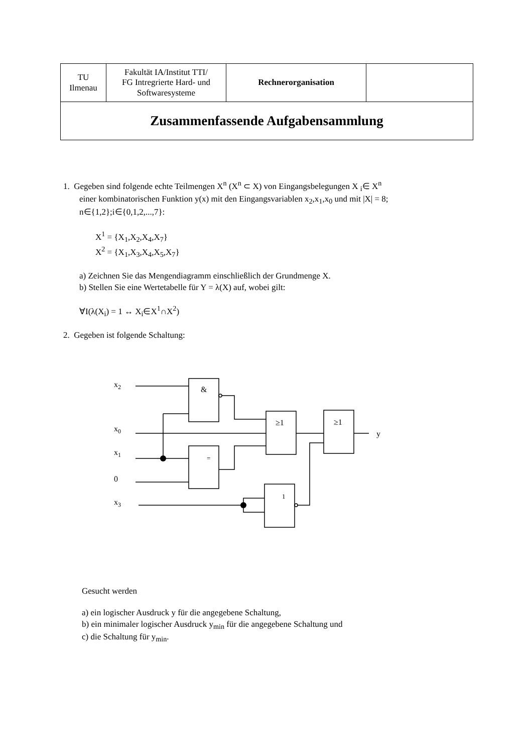| TU Ilmenau | Fakultät IA/Institut TTI/ FG Intregrierte Hard- und Softwaresysteme | Rechnerorganisation | |
| Zusammenfassende Aufgabensammlung | | | |
1. Gegeben sind folgende echte Teilmengen X<sup>n</sup> (X<sup>n</sup> ⊂ X) von Eingangsbelegungen X <sub>i</sub>∈ X<sup>n</sup>
einer kombinatorischen Funktion y(x) mit den Eingangsvariablen x<sub>2</sub>,x<sub>1</sub>,x<sub>0</sub> und mit |X| = 8; n∈{1,2};i∈{0,1,2,...,7}:
X<sup>1</sup> = {X<sub>1</sub>,X<sub>2</sub>,X<sub>4</sub>,X<sub>7</sub>}
X<sup>2</sup> = {X<sub>1</sub>,X<sub>3</sub>,X<sub>4</sub>,X<sub>5</sub>,X<sub>7</sub>}
a) Zeichnen Sie das Mengendiagramm einschließlich der Grundmenge X.
b) Stellen Sie eine Wertetabelle für Y = λ(X) auf, wobei gilt:
∀I(λ(X<sub>i</sub>) = 1 ↔ X<sub>i</sub>∈X<sup>1</sup>∩X<sup>2</sup>)
2. Gegeben ist folgende Schaltung:
x2
x0
x1
0
x3
&
≥1
≥1
=
1
y
Gesucht werden
a) ein logischer Ausdruck y für die angegebene Schaltung,
b) ein minimaler logischer Ausdruck y<sub>min</sub> für die angegebene Schaltung und
c) die Schaltung für y<sub>min</sub>.